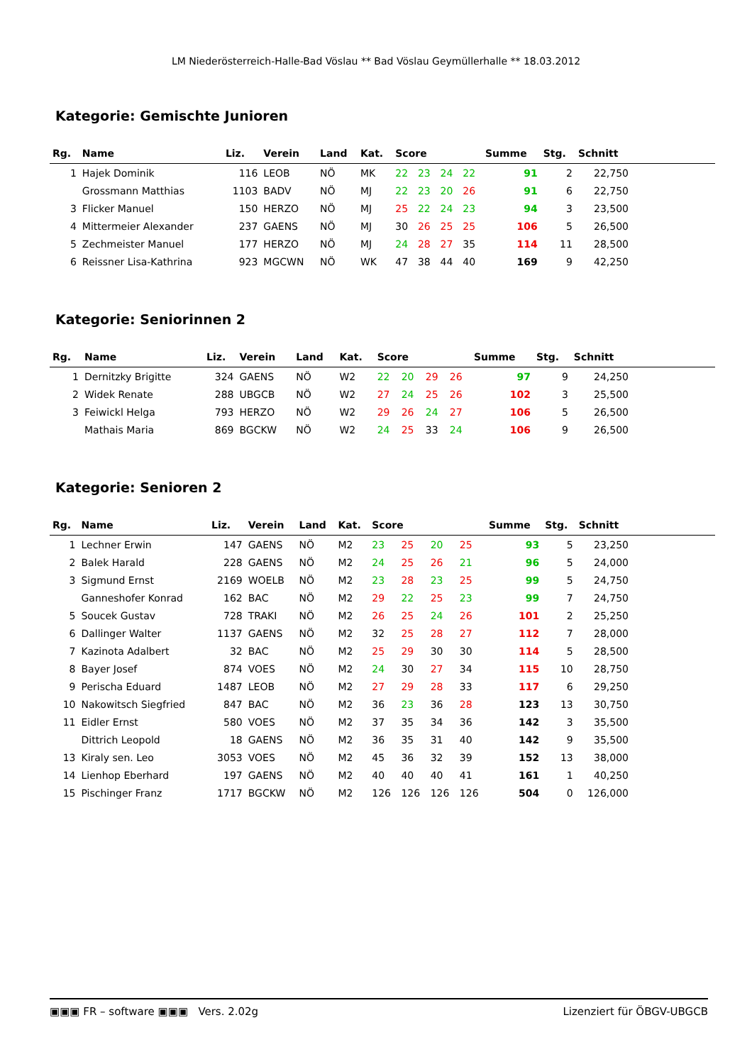LM Niederösterreich-Halle-Bad Vöslau ** Bad Vöslau Geymüllerhalle ** 18.03.2012
Kategorie: Gemischte Junioren
| Rg. | Name | Liz. | Verein | Land | Kat. | Score | | | | Summe | Stg. | Schnitt | |
| --- | --- | --- | --- | --- | --- | --- | --- | --- | --- | --- | --- | --- | --- |
| 1 | Hajek Dominik | 116 | LEOB | NÖ | MK | 22 | 23 | 24 | 22 | 91 | 2 | 22,750 | |
| | Grossmann Matthias | 1103 | BADV | NÖ | MJ | 22 | 23 | 20 | 26 | 91 | 6 | 22,750 | |
| 3 | Flicker Manuel | 150 | HERZO | NÖ | MJ | 25 | 22 | 24 | 23 | 94 | 3 | 23,500 | |
| 4 | Mittermeier Alexander | 237 | GAENS | NÖ | MJ | 30 | 26 | 25 | 25 | 106 | 5 | 26,500 | |
| 5 | Zechmeister Manuel | 177 | HERZO | NÖ | MJ | 24 | 28 | 27 | 35 | 114 | 11 | 28,500 | |
| 6 | Reissner Lisa-Kathrina | 923 | MGCWN | NÖ | WK | 47 | 38 | 44 | 40 | 169 | 9 | 42,250 | |
Kategorie: Seniorinnen 2
| Rg. | Name | Liz. | Verein | Land | Kat. | Score | | | | Summe | Stg. | Schnitt | |
| --- | --- | --- | --- | --- | --- | --- | --- | --- | --- | --- | --- | --- | --- |
| 1 | Dernitzky Brigitte | 324 | GAENS | NÖ | W2 | 22 | 20 | 29 | 26 | 97 | 9 | 24,250 | |
| 2 | Widek Renate | 288 | UBGCB | NÖ | W2 | 27 | 24 | 25 | 26 | 102 | 3 | 25,500 | |
| 3 | Feiwickl Helga | 793 | HERZO | NÖ | W2 | 29 | 26 | 24 | 27 | 106 | 5 | 26,500 | |
| | Mathais Maria | 869 | BGCKW | NÖ | W2 | 24 | 25 | 33 | 24 | 106 | 9 | 26,500 | |
Kategorie: Senioren 2
| Rg. | Name | Liz. | Verein | Land | Kat. | Score | | | | Summe | Stg. | Schnitt | |
| --- | --- | --- | --- | --- | --- | --- | --- | --- | --- | --- | --- | --- | --- |
| 1 | Lechner Erwin | 147 | GAENS | NÖ | M2 | 23 | 25 | 20 | 25 | 93 | 5 | 23,250 | |
| 2 | Balek Harald | 228 | GAENS | NÖ | M2 | 24 | 25 | 26 | 21 | 96 | 5 | 24,000 | |
| 3 | Sigmund Ernst | 2169 | WOELB | NÖ | M2 | 23 | 28 | 23 | 25 | 99 | 5 | 24,750 | |
| | Ganneshofer Konrad | 162 | BAC | NÖ | M2 | 29 | 22 | 25 | 23 | 99 | 7 | 24,750 | |
| 5 | Soucek Gustav | 728 | TRAKI | NÖ | M2 | 26 | 25 | 24 | 26 | 101 | 2 | 25,250 | |
| 6 | Dallinger Walter | 1137 | GAENS | NÖ | M2 | 32 | 25 | 28 | 27 | 112 | 7 | 28,000 | |
| 7 | Kazinota Adalbert | 32 | BAC | NÖ | M2 | 25 | 29 | 30 | 30 | 114 | 5 | 28,500 | |
| 8 | Bayer Josef | 874 | VOES | NÖ | M2 | 24 | 30 | 27 | 34 | 115 | 10 | 28,750 | |
| 9 | Perischa Eduard | 1487 | LEOB | NÖ | M2 | 27 | 29 | 28 | 33 | 117 | 6 | 29,250 | |
| 10 | Nakowitsch Siegfried | 847 | BAC | NÖ | M2 | 36 | 23 | 36 | 28 | 123 | 13 | 30,750 | |
| 11 | Eidler Ernst | 580 | VOES | NÖ | M2 | 37 | 35 | 34 | 36 | 142 | 3 | 35,500 | |
| | Dittrich Leopold | 18 | GAENS | NÖ | M2 | 36 | 35 | 31 | 40 | 142 | 9 | 35,500 | |
| 13 | Kiraly sen. Leo | 3053 | VOES | NÖ | M2 | 45 | 36 | 32 | 39 | 152 | 13 | 38,000 | |
| 14 | Lienhop Eberhard | 197 | GAENS | NÖ | M2 | 40 | 40 | 40 | 41 | 161 | 1 | 40,250 | |
| 15 | Pischinger Franz | 1717 | BGCKW | NÖ | M2 | 126 | 126 | 126 | 126 | 504 | 0 | 126,000 | |
▣▣▣ FR – software ▣▣▣ Vers. 2.02g Lizenziert für ÖBGV-UBGCB